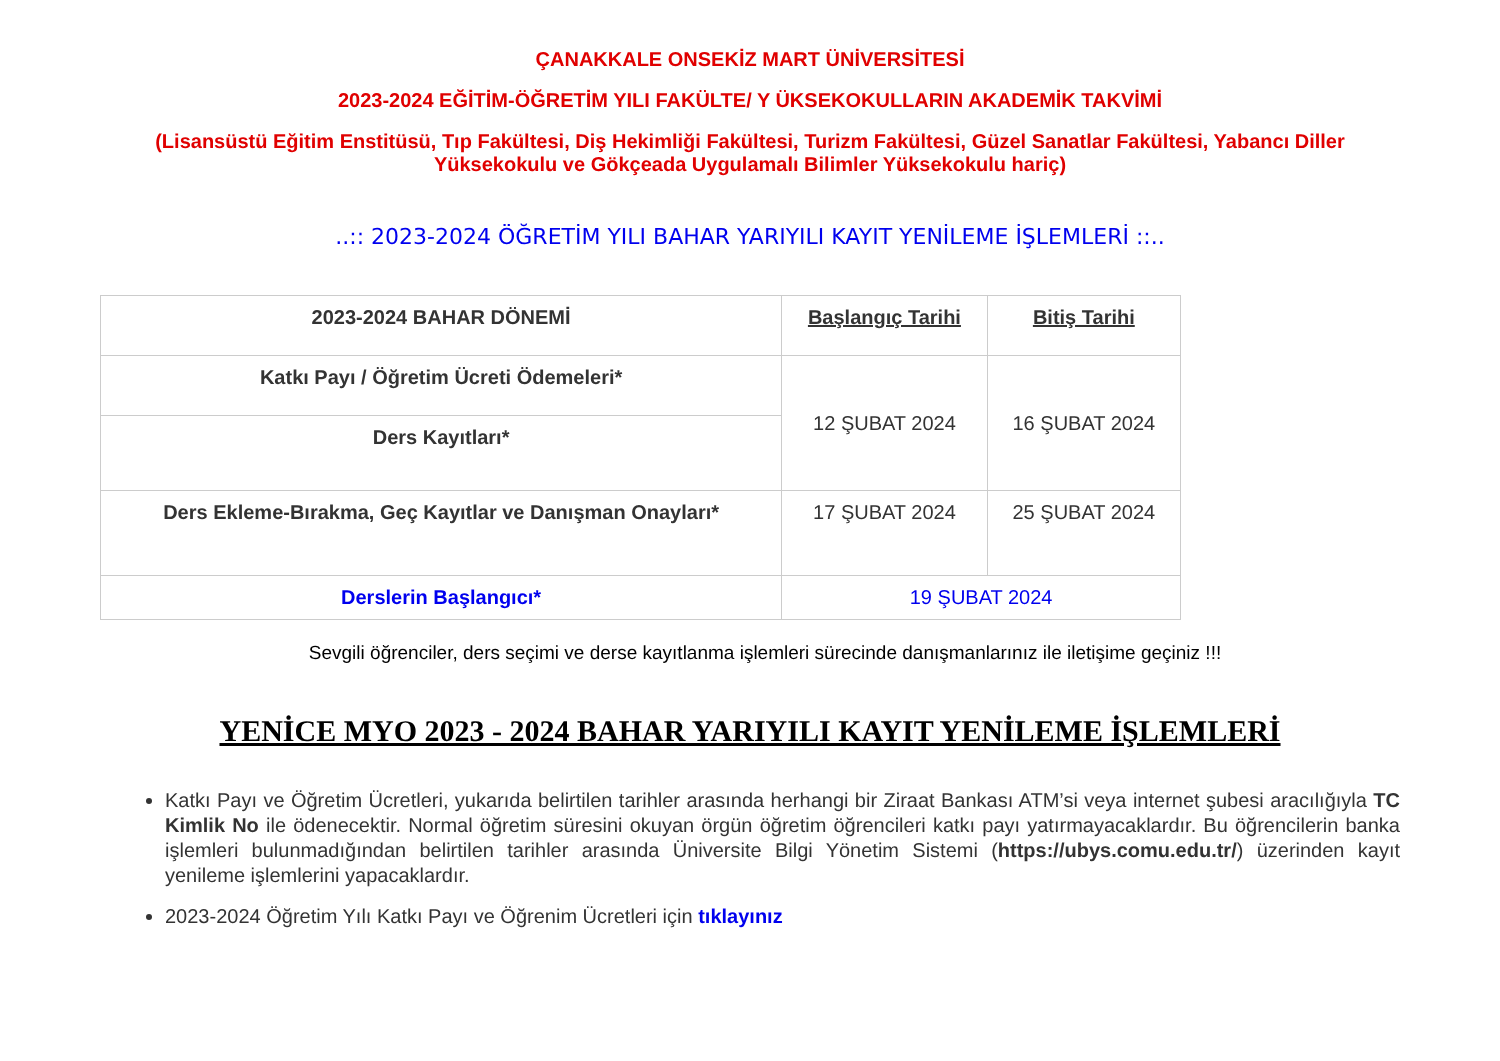ÇANAKKALE ONSEKİZ MART ÜNİVERSİTESİ
2023-2024 EĞİTİM-ÖĞRETİM YILI FAKÜLTE/ Y ÜKSEKOKULLARIN AKADEMİK TAKVİMİ
(Lisansüstü Eğitim Enstitüsü, Tıp Fakültesi, Diş Hekimliği Fakültesi, Turizm Fakültesi, Güzel Sanatlar Fakültesi, Yabancı Diller Yüksekokulu ve Gökçeada Uygulamalı Bilimler Yüksekokulu hariç)
..:: 2023-2024 ÖĞRETİM YILI BAHAR YARIYILI KAYIT YENİLEME İŞLEMLERİ ::..
| 2023-2024 BAHAR DÖNEMİ | Başlangıç Tarihi | Bitiş Tarihi |
| --- | --- | --- |
| Katkı Payı / Öğretim Ücreti Ödemeleri* | 12 ŞUBAT 2024 | 16 ŞUBAT 2024 |
| Ders Kayıtları* | | |
| Ders Ekleme-Bırakma, Geç Kayıtlar ve Danışman Onayları* | 17 ŞUBAT 2024 | 25 ŞUBAT 2024 |
| Derslerin Başlangıcı* | 19 ŞUBAT 2024 | |
Sevgili öğrenciler, ders seçimi ve derse kayıtlanma işlemleri sürecinde danışmanlarınız ile iletişime geçiniz !!!
YENİCE MYO 2023 - 2024 BAHAR YARIYILI KAYIT YENİLEME İŞLEMLERİ
Katkı Payı ve Öğretim Ücretleri, yukarıda belirtilen tarihler arasında herhangi bir Ziraat Bankası ATM’si veya internet şubesi aracılığıyla TC Kimlik No ile ödenecektir. Normal öğretim süresini okuyan örgün öğretim öğrencileri katkı payı yatırmayacaklardır. Bu öğrencilerin banka işlemleri bulunmadığından belirtilen tarihler arasında Üniversite Bilgi Yönetim Sistemi (https://ubys.comu.edu.tr/) üzerinden kayıt yenileme işlemlerini yapacaklardır.
2023-2024 Öğretim Yılı Katkı Payı ve Öğrenim Ücretleri için tıklayınız